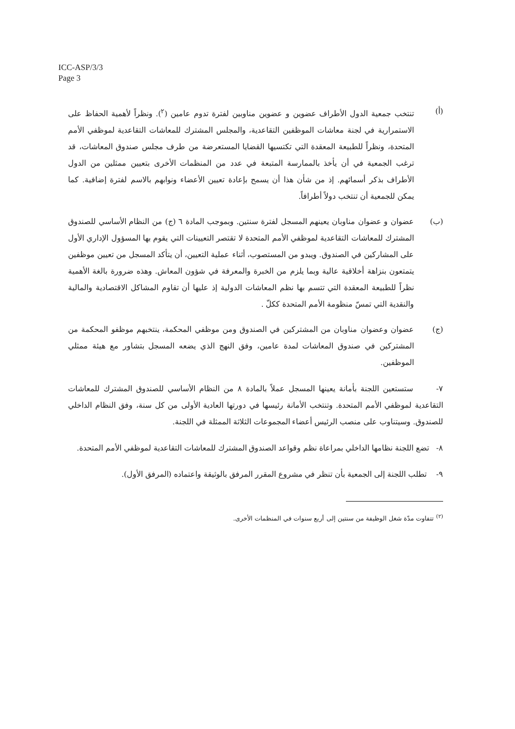ICC-ASP/3/3
Page 3
(أ) تنتخب جمعية الدول الأطراف عضوين و عضوين مناوبين لفترة تدوم عامين (<sup>٢</sup>). ونظراً لأهمية الحفاظ على الاستمرارية في لجنة معاشات الموظفين التقاعدية، والمجلس المشترك للمعاشات التقاعدية لموظفي الأمم المتحدة، ونظراً للطبيعة المعقدة التي تكتسيها القضايا المستعرضة من طرف مجلس صندوق المعاشات، قد ترغب الجمعية في أن يأخذ بالممارسة المتبعة في عدد من المنظمات الأخرى بتعيين ممثلين من الدول الأطراف بذكر أسمائهم. إذ من شأن هذا أن يسمح بإعادة تعيين الأعضاء ونوابهم بالاسم لفترة إضافية. كما يمكن للجمعية أن تنتخب دولاً أطرافاً.
(ب) عضوان و عضوان مناوبان يعينهم المسجل لفترة سنتين. وبموجب المادة ٦ (ج) من النظام الأساسي للصندوق المشترك للمعاشات التقاعدية لموظفي الأمم المتحدة لا تقتصر التعيينات التي يقوم بها المسؤول الإداري الأول على المشاركين في الصندوق. ويبدو من المستصوب، أثناء عملية التعيين، أن يتأكد المسجل من تعيين موظفين يتمتعون بنزاهة أخلاقية عالية وبما يلزم من الخبرة والمعرفة في شؤون المعاش. وهذه ضرورة بالغة الأهمية نظراً للطبيعة المعقدة التي تتسم بها نظم المعاشات الدولية إذ عليها أن تقاوم المشاكل الاقتصادية والمالية والنقدية التي تمسّ منظومة الأمم المتحدة ككلّ .
(ج) عضوان وعضوان مناوبان من المشتركين في الصندوق ومن موظفي المحكمة، ينتخبهم موظفو المحكمة من المشتركين في صندوق المعاشات لمدة عامين، وفق النهج الذي يضعه المسجل بتشاور مع هيئة ممثلي الموظفين.
٧- ستستعين اللجنة بأمانة يعينها المسجل عملاً بالمادة ٨ من النظام الأساسي للصندوق المشترك للمعاشات التقاعدية لموظفي الأمم المتحدة. وتنتخب الأمانة رئيسها في دورتها العادية الأولى من كل سنة، وفق النظام الداخلي للصندوق. وسيتناوب على منصب الرئيس أعضاء المجموعات الثلاثة الممثلة في اللجنة.
٨- تضع اللجنة نظامها الداخلي بمراعاة نظم وقواعد الصندوق المشترك للمعاشات التقاعدية لموظفي الأمم المتحدة.
٩- تطلب اللجنة إلى الجمعية بأن تنظر في مشروع المقرر المرفق بالوثيقة واعتماده (المرفق الأول).
<sup>(٢)</sup> تتفاوت مدّة شغل الوظيفة من سنتين إلى أربع سنوات في المنظمات الأخرى.